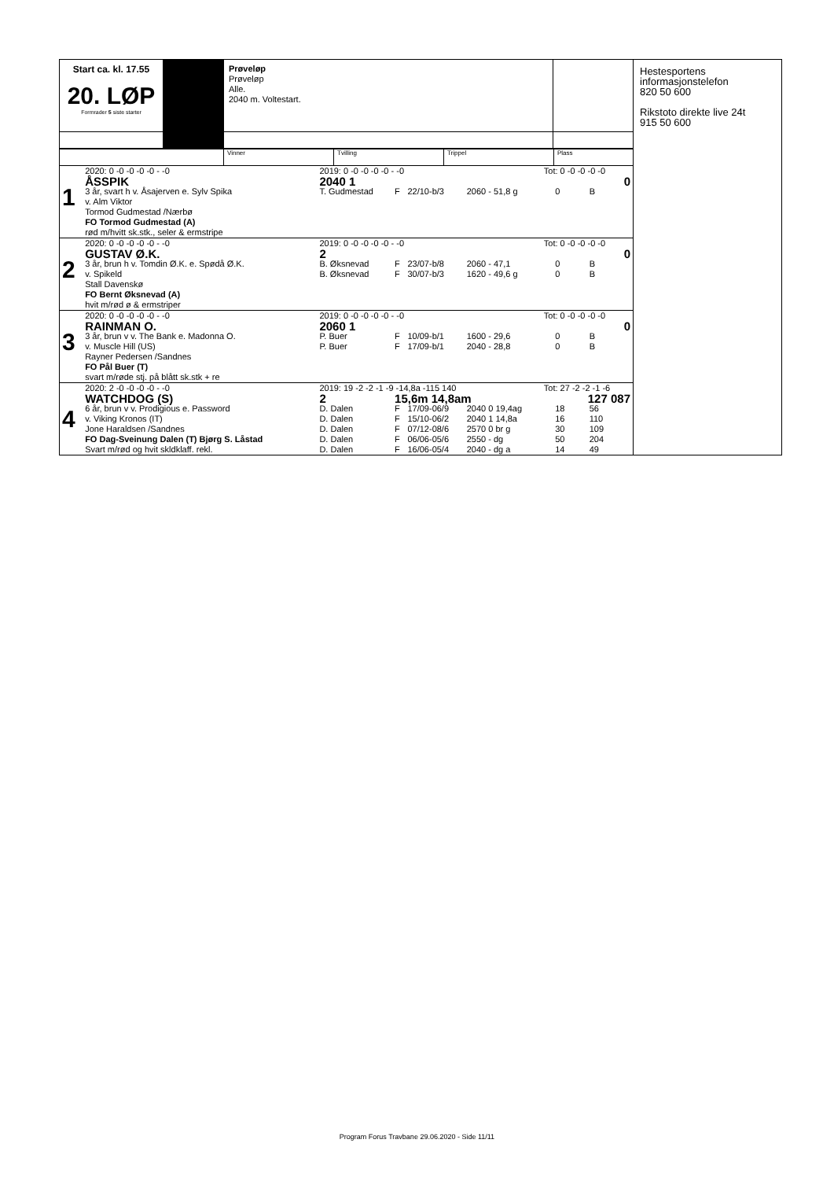Start ca. kl. 17.55
20. LØP
Formrader 5 siste starter
Prøveløp
Prøveløp
Alle.
2040 m. Voltestart.
Hestesportens informasjonstelefon
820 50 600
Rikstoto direkte live 24t
915 50 600
Vinner Tvilling Trippel Plass
| 1 | 2020: 0 -0 -0 -0 -0 - -0 | 2019: 0 -0 -0 -0 -0 - -0 | | | | Tot: 0 -0 -0 -0 -0 | | |
| | ÅSSPIK | 2040 1 | | | | | | 0 |
| | 3 år, svart h v. Åsajerven e. Sylv Spika | T. Gudmestad | F | 22/10-b/3 | 2060 - 51,8 g | | 0 | B |
| | v. Alm Viktor | | | | | | | |
| | Tormod Gudmestad /Nærbø | | | | | | | |
| | FO Tormod Gudmestad (A) | | | | | | | |
| | rød m/hvitt sk.stk., seler & ermstripe | | | | | | | |
| 2 | 2020: 0 -0 -0 -0 -0 - -0 | 2019: 0 -0 -0 -0 -0 - -0 | | | | Tot: 0 -0 -0 -0 -0 | | |
| | GUSTAV Ø.K. | 2 | | | | | | 0 |
| | 3 år, brun h v. Tomdin Ø.K. e. Spødå Ø.K. | B. Øksnevad | F | 23/07-b/8 | 2060 - 47,1 | | 0 | B |
| | v. Spikeld | B. Øksnevad | F | 30/07-b/3 | 1620 - 49,6 g | | 0 | B |
| | Stall Davenskø | | | | | | | |
| | FO Bernt Øksnevad (A) | | | | | | | |
| | hvit m/rød ø & ermstriper | | | | | | | |
| 3 | 2020: 0 -0 -0 -0 -0 - -0 | 2019: 0 -0 -0 -0 -0 - -0 | | | | Tot: 0 -0 -0 -0 -0 | | |
| | RAINMAN O. | 2060 1 | | | | | | 0 |
| | 3 år, brun v v. The Bank e. Madonna O. | P. Buer | F | 10/09-b/1 | 1600 - 29,6 | | 0 | B |
| | v. Muscle Hill (US) | P. Buer | F | 17/09-b/1 | 2040 - 28,8 | | 0 | B |
| | Rayner Pedersen /Sandnes | | | | | | | |
| | FO Pål Buer (T) | | | | | | | |
| | svart m/røde stj. på blått sk.stk + re | | | | | | | |
| 4 | 2020: 2 -0 -0 -0 -0 - -0 | 2019: 19 -2 -2 -1 -9 -14,8a -115 140 | | | | Tot: 27 -2 -2 -1 -6 | | |
| | WATCHDOG (S) | 2 | 15,6m 14,8am | | | 127 087 | | |
| | 6 år, brun v v. Prodigious e. Password | D. Dalen | F | 17/09-06/9 | 2040 0 19,4ag | | 18 | 56 |
| | v. Viking Kronos (IT) | D. Dalen | F | 15/10-06/2 | 2040 1 14,8a | | 16 | 110 |
| | Jone Haraldsen /Sandnes | D. Dalen | F | 07/12-08/6 | 2570 0 br g | | 30 | 109 |
| | FO Dag-Sveinung Dalen (T) Bjørg S. Låstad | D. Dalen | F | 06/06-05/6 | 2550 - dg | | 50 | 204 |
| | Svart m/rød og hvit skldklaff. rekl. | D. Dalen | F | 16/06-05/4 | 2040 - dg a | | 14 | 49 |
Program Forus Travbane 29.06.2020 - Side 11/11